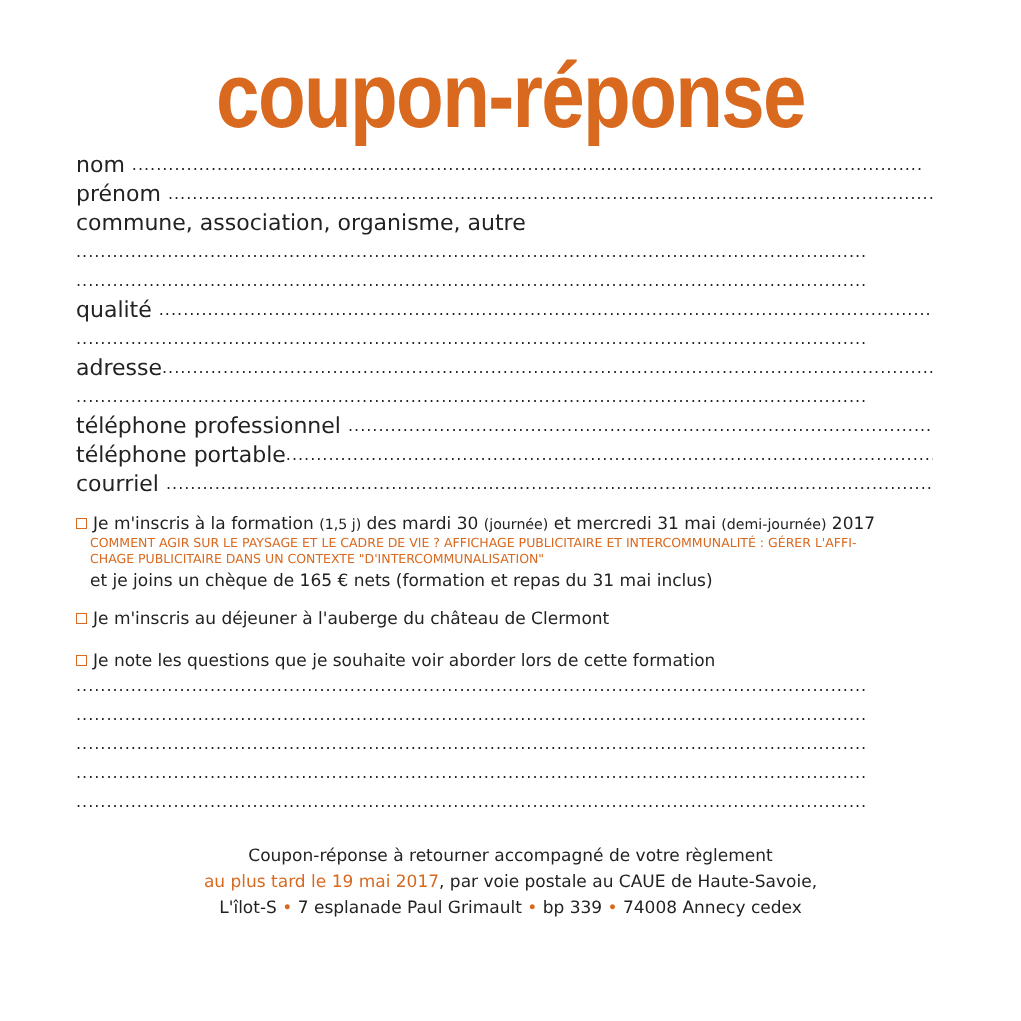coupon-réponse
nom ..................................................................................................................................
prénom ..................................................................................................................................
commune, association, organisme, autre
..................................................................................................................................
..................................................................................................................................
qualité ..................................................................................................................................
..................................................................................................................................
adresse..................................................................................................................................
..................................................................................................................................
téléphone professionnel ..................................................................................................................................
téléphone portable..................................................................................................................................
courriel ..................................................................................................................................
Je m'inscris à la formation (1,5 j) des mardi 30 (journée) et mercredi 31 mai (demi-journée) 2017
COMMENT AGIR SUR LE PAYSAGE ET LE CADRE DE VIE ? AFFICHAGE PUBLICITAIRE ET INTERCOMMUNALITÉ : GÉRER L'AFFI-
CHAGE PUBLICITAIRE DANS UN CONTEXTE "D'INTERCOMMUNALISATION"
et je joins un chèque de 165 € nets (formation et repas du 31 mai inclus)
Je m'inscris au déjeuner à l'auberge du château de Clermont
Je note les questions que je souhaite voir aborder lors de cette formation
..................................................................................................................................
..................................................................................................................................
..................................................................................................................................
..................................................................................................................................
..................................................................................................................................
Coupon-réponse à retourner accompagné de votre règlement
au plus tard le 19 mai 2017, par voie postale au CAUE de Haute-Savoie,
L'îlot-S • 7 esplanade Paul Grimault • bp 339 • 74008 Annecy cedex